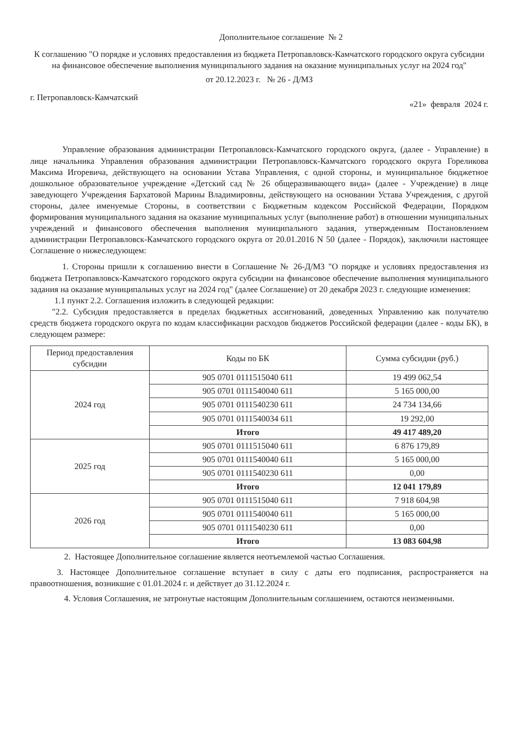Дополнительное соглашение № 2
К соглашению "О порядке и условиях предоставления из бюджета Петропавловск-Камчатского городского округа субсидии на финансовое обеспечение выполнения муниципального задания на оказание муниципальных услуг на 2024 год"
от 20.12.2023 г. № 26 - Д/МЗ
г. Петропавловск-Камчатский «21» февраля 2024 г.
Управление образования администрации Петропавловск-Камчатского городского округа, (далее - Управление) в лице начальника Управления образования администрации Петропавловск-Камчатского городского округа Гореликова Максима Игоревича, действующего на основании Устава Управления, с одной стороны, и муниципальное бюджетное дошкольное образовательное учреждение «Детский сад № 26 общеразвивающего вида» (далее - Учреждение) в лице заведующего Учреждения Бархатовой Марины Владимировны, действующего на основании Устава Учреждения, с другой стороны, далее именуемые Стороны, в соответствии с Бюджетным кодексом Российской Федерации, Порядком формирования муниципального задания на оказание муниципальных услуг (выполнение работ) в отношении муниципальных учреждений и финансового обеспечения выполнения муниципального задания, утвержденным Постановлением администрации Петропавловск-Камчатского городского округа от 20.01.2016 N 50 (далее - Порядок), заключили настоящее Соглашение о нижеследующем:
1. Стороны пришли к соглашению внести в Соглашение № 26-Д/МЗ "О порядке и условиях предоставления из бюджета Петропавловск-Камчатского городского округа субсидии на финансовое обеспечение выполнения муниципального задания на оказание муниципальных услуг на 2024 год" (далее Соглашение) от 20 декабря 2023 г. следующие изменения:
1.1 пункт 2.2. Соглашения изложить в следующей редакции:
"2.2. Субсидия предоставляется в пределах бюджетных ассигнований, доведенных Управлению как получателю средств бюджета городского округа по кодам классификации расходов бюджетов Российской федерации (далее - коды БК), в следующем размере:
| Период предоставления субсидии | Коды по БК | Сумма субсидии (руб.) |
| --- | --- | --- |
| 2024 год | 905 0701 0111515040 611 | 19 499 062,54 |
| | 905 0701 0111540040 611 | 5 165 000,00 |
| | 905 0701 0111540230 611 | 24 734 134,66 |
| | 905 0701 0111540034 611 | 19 292,00 |
| | Итого | 49 417 489,20 |
| 2025 год | 905 0701 0111515040 611 | 6 876 179,89 |
| | 905 0701 0111540040 611 | 5 165 000,00 |
| | 905 0701 0111540230 611 | 0,00 |
| | Итого | 12 041 179,89 |
| 2026 год | 905 0701 0111515040 611 | 7 918 604,98 |
| | 905 0701 0111540040 611 | 5 165 000,00 |
| | 905 0701 0111540230 611 | 0,00 |
| | Итого | 13 083 604,98 |
2. Настоящее Дополнительное соглашение является неотъемлемой частью Соглашения.
3. Настоящее Дополнительное соглашение вступает в силу с даты его подписания, распространяется на правоотношения, возникшие с 01.01.2024 г. и действует до 31.12.2024 г.
4. Условия Соглашения, не затронутые настоящим Дополнительным соглашением, остаются неизменными.